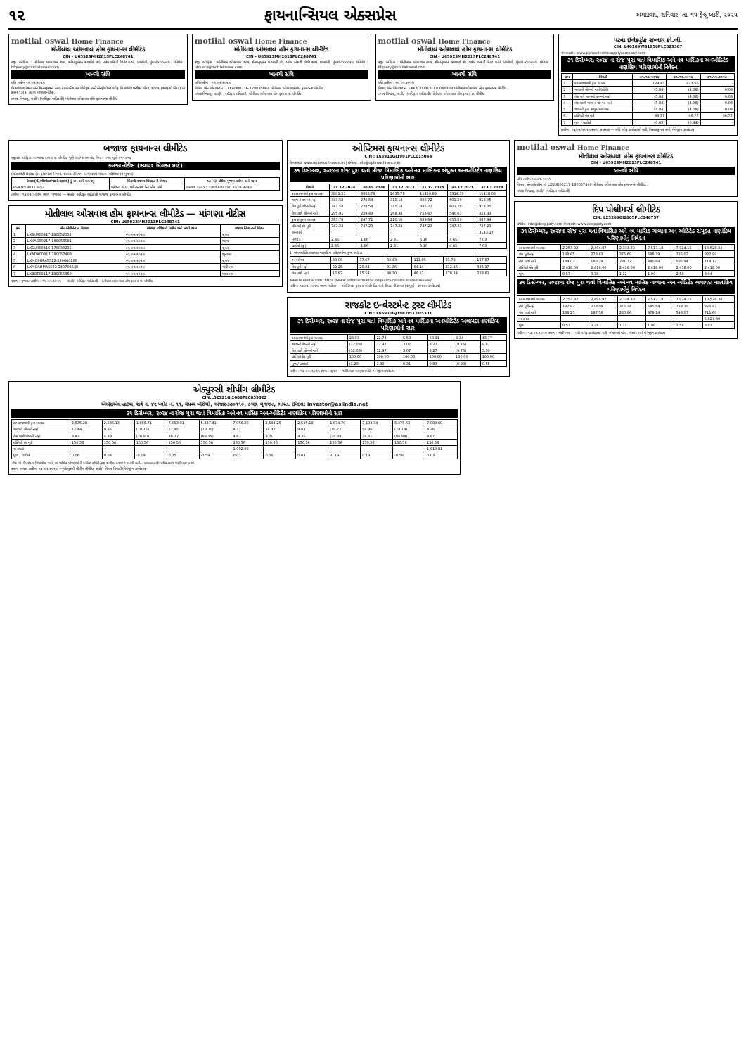૧૨ ફાયનાન્સિયલ એક્સપ્રેસ અમદાવાદ, શનિવાર, તા. ૧૫ ફેબ્રુઆરી, ૨૦૨૫
motilal oswal Home Finance
મોતીલાલ ઓસવાલ હોમ ફાયનાન્સ લીમીટેડ
CIN - U65923MH2013PLC248741
રજી. ઓફિસ : મોતીલાલ ઓસવાલ ટાવર, રહિમતુલ્લાહ સાયાણી રોડ, પારેલ એસટી ડિપોટ સામે, પ્રભાદેવી, મુંબઇ-૪૦૦૦૨૫. ઇમેઇલ : hfquery@motilaloswal.com
ખાનગી સંધિ
પ્રતિ તારીખ ૧૫.૦૨.૨૦૨૫
સિક્યોરીટાઇઝેશન અને રીકન્સ્ટ્રકશન ઓફ ફાયનાન્સિયલ એસેટ્સ અને એન્ફોર્સમેન્ટ ઓફ સિક્યોરીટી ઇન્ટરેસ્ટ એક્ટ, ૨૦૦૨ (સરફેસી એક્ટ) ની કલમ ૧૩(૨) હેઠળ માંગણા નોટીસ...
તમારા વિશ્વાસુ, સહી/- (અધિકૃત અધિકારી) મોતીલાલ ઓસવાલ હોમ ફાયનાન્સ લીમીટેડ
motilal oswal Home Finance
મોતીલાલ ઓસવાલ હોમ ફાયનાન્સ લીમીટેડ
CIN - U65923MH2013PLC248741
રજી. ઓફિસ : મોતીલાલ ઓસવાલ ટાવર, રહિમતુલ્લાહ સાયાણી રોડ, પારેલ એસટી ડિપોટ સામે, પ્રભાદેવી, મુંબઇ-૪૦૦૦૨૫. ઇમેઇલ : hfquery@motilaloswal.com
ખાનગી સંધિ
પ્રતિ તારીખ : ૧૫.૦૨.૨૦૨૫
વિષય: લોન એકાઉન્ટ નં. LXKAD00216-170035864 મોતીલાલ ઓસવાલ હોમ ફાયનાન્સ લીમીટેડ...
તમારા વિશ્વાસુ, સહી/- (અધિકૃત અધિકારી) મોતીલાલ ઓસવાલ હોમ ફાયનાન્સ લીમીટેડ
motilal oswal Home Finance
મોતીલાલ ઓસવાલ હોમ ફાયનાન્સ લીમીટેડ
CIN - U65923MH2013PLC248741
રજી. ઓફિસ : મોતીલાલ ઓસવાલ ટાવર, રહિમતુલ્લાહ સાયાણી રોડ, પારેલ એસટી ડિપોટ સામે, પ્રભાદેવી, મુંબઇ-૪૦૦૦૨૫. ઇમેઇલ : hfquery@motilaloswal.com
ખાનગી સંધિ
પ્રતિ તારીખ : ૧૫.૦૨.૨૦૨૫
વિષય: લોન એકાઉન્ટ નં. LXKAD00316-170040388 મોતીલાલ ઓસવાલ હોમ ફાયનાન્સ લીમીટેડ...
તમારા વિશ્વાસુ, સહી/- (અધિકૃત અધિકારી) મોતીલાલ ઓસવાલ હોમ ફાયનાન્સ લીમીટેડ
પટના ઇલેક્ટ્રીક સપ્લાય કો.લી.
CIN: L40109WB1956PLC023307
વેબસાઇટ : www.patnaelectricsupplycompany.com
૩૧ ડિસેમ્બર, ૨૦૨૪ ના રોજ પુરા થતાં ત્રિમાસિક અને નવ માસિકના અનઓડિટેડ નાણાંકિય પરિણામોનો નિવેદન
| ક્રમ | વિગતો | ૩૧.૧૨.૨૦૨૪ | ૩૧.૧૨.૨૦૨૪ | ૩૧.૧૨.૨૦૨૩ |
| --- | --- | --- | --- | --- |
| 1 | કામકાજમાંથી કુલ આવક | 129.43 | 423.56 | - |
| 2 | ગાળાનો ચોખ્ખો નફો/(તોટો) | (5.84) | (4.08) | 0.03 |
| 3 | વેરા પૂર્વે ગાળાનો ચોખ્ખો નફો | (5.84) | (4.08) | 0.03 |
| 4 | વેરા પછી ગાળાનો ચોખ્ખો નફો | (5.84) | (4.08) | 0.03 |
| 5 | ગાળાની કુલ સંયુક્ત આવક | (5.84) | (4.08) | 0.03 |
| 6 | ઇક્વિટી શેર મુડી | 46.77 | 46.77 | 46.77 |
| 7 | મૂળ / ઘટાડેલી | (0.62) | (0.44) | - |
તારીખ: ૧૪/૦૨/૨૦૨૫ સ્થળ: કલકત્તા — બોર્ડ ઓફ ડાયરેક્ટર્સ વતી, વિશાલ કુમાર શર્મા, મેનેજીંગ ડાયરેક્ટર
બજાજ ફાયનાન્સ લીમીટેડ
રજીસ્ટર્ડ ઓફિસ : બજાજ ફાયનાન્સ લીમીટેડ, પુણે-અહેમદનગર રોડ, વિમાન નગર, પુણે-૪૧૧૦૧૪
કબજા નોટીસ (સ્થાવર મિલકત માટે)
(સિક્યોરીટી ઇન્ટરેસ્ટ (એન્ફોર્સમેન્ટ) નિયમો, ૨૦૦૨નો નિયમ ૮(૧) સાથે વંચાતા (પરિશિષ્ટ ૪) મુજબ)
| દેવાદાર(રો)/ગીરવેદાર/જામીનદાર(રો)નું નામ અને સરનામું | સિક્યોર્ડ સ્થાવર મિલકતની વિગત | ૧૩(૨) નોટીસ મુજબ તારીખ અને રકમ |
| --- | --- | --- |
| PSB7PFB8313452 | પ્લોટ નં. એ/૮, શક્તિનગર, દેના બેંક પાસે | ૦૭.૧૧.૨૦૨૪ રૂ.૨૭૫૧૩૮૫.૪૪/- ૧૦.૦૨.૨૦૨૫ |
તારીખ : ૧૪.૦૨.૨૦૨૫ સ્થળ : ગુજરાત — સહી/- અધિકૃત અધિકારી બજાજ ફાયનાન્સ લીમીટેડ
મોતીલાલ ઓસવાલ હોમ ફાયનાન્સ લીમીટેડ — માંગણા નોટીસ
CIN: U65923MH2013PLC248741
| ક્રમ | લોન એગ્રીમેન્ટ નં./દેવાદાર | માંગણા નોટીસની તારીખ અને બાકી રકમ | સ્થાવર મિલકતની વિગત |
| --- | --- | --- | --- |
| 1 | LXSUR00417-180052055 | ૦૬-૦૨-૨૦૨૫ | સુરત |
| 2 | LXKAD00217-180058581 | ૦૬-૦૨-૨૦૨૫ | ભરૂચ |
| 3 | LXSUR00416-170033295 | ૦૬-૦૨-૨૦૨૫ | સુરત |
| 4 | LXADA00317-180057483 | ૦૬-૦૨-૨૦૨૫ | જુનાગઢ |
| 5 | LXMOSURA5522-230660288 | ૦૬-૦૨-૨૦૨૫ | સુરત |
| 6 | LXMOAHMA5523-240702648 | ૦૬-૦૨-૨૦૨૫ | ગાંધીનગર |
| 7 | LXBOT00117-180055350 | ૧૨-૦૨-૨૦૨૫ | ભાવનગર |
સ્થળ : ગુજરાત તારીખ : ૧૫.૦૨.૨૦૨૫ — સહી/- અધિકૃત અધિકારી, મોતીલાલ ઓસવાલ હોમ ફાયનાન્સ લીમીટેડ
ઓપ્ટિમસ ફાયનાન્સ લીમીટેડ
CIN : L65910GJ1991PLC015044
વેબસાઇટ: www.optimusfinance.in | ઇમેઇલ: info@optimusfinance.in
૩૧ ડિસેમ્બર, ૨૦૨૪ના રોજ પુરા થતાં ત્રીજા ત્રિમાસિક અને નવ માસિકના સંયુક્ત અનઓડિટેડ નાણાંકિય પરિણામોનો સાર
| વિગતો | 31.12.2024 | 30.09.2024 | 31.12.2023 | 31.12.2024 | 31.12.2023 | 31.03.2024 |
| --- | --- | --- | --- | --- | --- | --- |
| કામકાજમાંથી કુલ આવક | 3801.21 | 3658.79 | 2635.78 | 11450.89 | 7314.33 | 11418.08 |
| ગાળાનો ચોખ્ખો નફો | 343.58 | 278.54 | 310.14 | 886.72 | 601.29 | 918.05 |
| વેરા પૂર્વે ચોખ્ખો નફો | 343.58 | 278.54 | 310.14 | 886.72 | 601.29 | 918.05 |
| વેરા પછી ચોખ્ખો નફો | 295.91 | 229.43 | 268.38 | 753.67 | 540.03 | 822.33 |
| કુલ સંયુક્ત આવક | 393.76 | 247.71 | 220.10 | 889.64 | 455.09 | 887.94 |
| ઇક્વિટી શેર મૂડી | 747.23 | 747.23 | 747.23 | 747.23 | 747.23 | 747.23 |
| અનામતો | - | - | - | - | - | 3143.17 |
| મૂળ (રૂ.) | 2.35 | 1.86 | 2.31 | 6.16 | 4.65 | 7.03 |
| ઘટાડેલી (રૂ.) | 2.35 | 1.86 | 2.31 | 6.16 | 4.65 | 7.03 |
1. અનઓડિટેડ અલાયદા નાણાંકિય પરિણામોના મુખ્ય આંકડા
| ટર્ન ઓવર | 38.08 | 37.67 | 34.43 | 111.05 | 91.79 | 127.87 |
| વેરા પૂર્વે નફો | 22.25 | 20.84 | 91.36 | 64.14 | 312.46 | 335.17 |
| વેરા પછી નફો | 16.82 | 15.54 | 80.30 | 48.12 | 278.34 | 283.81 |
www.bseindia.com, https://www.optimusfinance.in/quality-results-limited-review/
તારીખ: ૧૩.૦૨.૨૦૨૫ સ્થળ: વડોદરા — ઓપ્ટિમસ ફાયનાન્સ લીમીટેડ વતી, દિપક વી સવલ (સંપૂર્ણ - સમયના ડાયરેક્ટર)
રાજકોટ ઇન્વેસ્ટમેન્ટ ટ્રસ્ટ લીમીટેડ
CIN : L65910GJ1982PLC005301
૩૧ ડિસેમ્બર, ૨૦૨૪ ના રોજ પુરા થતાં ત્રિમાસિક અને નવ માસિકના અનઓડિટેડ અલાયદા નાણાંકિય પરિણામોનો સાર
| કામકાજમાંથી કુલ આવક | 23.03 | 22.74 | 5.58 | 68.31 | 8.34 | 43.77 |
| ગાળાનો ચોખ્ખો નફો | (12.03) | 12.97 | 3.07 | 8.27 | (9.76) | 9.87 |
| વેરા પછી ચોખ્ખો નફો | (12.03) | 12.97 | 3.07 | 8.27 | (9.76) | 5.50 |
| ઇક્વિટી શેર મૂડી | 100.00 | 100.00 | 100.00 | 100.00 | 100.00 | 100.00 |
| મૂળ / ઘટાડેલી | (1.20) | 1.30 | 0.31 | 0.83 | (0.98) | 0.55 |
તારીખ : ૧૪.૦૨.૨૦૨૫ સ્થળ : સુરત — શ્રીકિષ્ણા બાબુરામ પાંડે, મેનેજીંગ ડાયરેક્ટર
motilal oswal Home Finance
મોતીલાલ ઓસવાલ હોમ ફાયનાન્સ લીમીટેડ
CIN - U65923MH2013PLC248741
ખાનગી સંધિ
પ્રતિ તારીખ ૧૫.૦૨.૨૦૨૫
વિષય: લોન એકાઉન્ટ નં. LXSUR00217-180057440 મોતીલાલ ઓસવાલ હોમ ફાયનાન્સ લીમીટેડ...
તમારા વિશ્વાસુ, સહી/- (અધિકૃત અધિકારી)
દિપ પોલીમર્સ લીમીટેડ
CIN: L25209GJ2005PLC046757
ઇમેઇલ: info@deeppoly.com વેબસાઇટ: www.deeppoly.com
૩૧ ડિસેમ્બર, ૨૦૨૪ના રોજ પુરા થતાં ત્રિમાસિક અને નવ માસિક ગાળાના અન ઓડિટેડ સંયુક્ત નાણાંકિય પરિણામોનું નિવેદન
| કામકાજમાંથી આવક | 2,253.92 | 2,494.97 | 2,334.33 | 7,517.18 | 7,924.15 | 10,528.34 |
| વેરા પૂર્વે નફો | 188.65 | 273.83 | 375.69 | 688.39 | 786.02 | 822.99 |
| વેરા પછી નફો | 139.03 | 188.29 | 281.32 | 480.69 | 595.94 | 714.12 |
| ઇક્વિટી શેર મુડી | 2,418.00 | 2,418.00 | 2,418.00 | 2,418.00 | 2,418.00 | 2,418.00 |
| મૂળ | 0.57 | 0.78 | 1.22 | 1.99 | 2.58 | 3.04 |
૩૧ ડિસેમ્બર, ૨૦૨૪ના રોજ પુરા થતાં ત્રિમાસિક અને નવ માસિક ગાળાના અન ઓડિટેડ અલાયદા નાણાંકિય પરિણામોનું નિવેદન
| કામકાજમાંથી આવક | 2,253.92 | 2,494.97 | 2,334.33 | 7,517.18 | 7,924.15 | 10,528.34 |
| વેરા પૂર્વે નફો | 187.87 | 273.09 | 375.34 | 685.84 | 783.15 | 820.47 |
| વેરા પછી નફો | 138.25 | 187.56 | 280.96 | 478.14 | 593.07 | 711.60 |
| અનામતો | - | - | - | - | - | 5,824.30 |
| મૂળ | 0.57 | 0.78 | 1.22 | 1.99 | 2.58 | 3.03 |
તારીખ : ૧૩.૦૨.૨૦૨૫ સ્થળ : ગાંધીનગર — બોર્ડ ઓફ ડાયરેક્ટર્સ વતી, રમેશભાઇ પટેલ, ચેરમેન અને મેનેજીંગ ડાયરેક્ટર
એક્યુરસી શીપીંગ લીમીટેડ
CIN:L52321GJ2008PLC055322
એએસએલ હાઉસ, સર્વે નં. ૪૨ પ્લોટ નં. ૧૧, મેઘપર બોરીચી, અંજાર-૩૭૦૧૧૦, કચ્છ, ગુજરાત, ભારત. ઇમેઇલ: investor@aslindia.net
૩૧ ડિસેમ્બર, ૨૦૨૪ ના રોજ પુરા થતાં ત્રિમાસિક અને નવ માસિક અન-ઓડિટેડ નાણાંકિય પરિણામોનો સાર
| કામકાજમાંથી કુલ આવક | 2,535.28 | 2,535.13 | 1,855.71 | 7,093.91 | 5,337.41 | 7,056.26 | 2,544.25 | 2,535.19 | 1,874.70 | 7,103.34 | 5,375.62 | 7,089.60 |
| ગાળાનો ચોખ્ખો નફો | 12.44 | 9.35 | (19.75) | 57.95 | (79.70) | 4.37 | 14.32 | 9.03 | (19.72) | 58.96 | (78.19) | 4.26 |
| વેરા પછી ચોખ્ખો નફો | 8.42 | 4.39 | (28.90) | 38.12 | (88.35) | 4.62 | 9.71 | 4.35 | (28.88) | 38.81 | (86.84) | 4.97 |
| ઇક્વિટી શેર મૂડી | 150.56 | 150.56 | 150.56 | 150.56 | 150.56 | 150.56 | 150.56 | 150.56 | 150.56 | 150.56 | 150.56 | 150.56 |
| અનામતો | - | - | - | - | - | 1,002.86 | - | - | - | - | - | 1,010.81 |
| મૂળ / ઘટાડેલી | 0.06 | 0.03 | -0.19 | 0.25 | -0.59 | 0.03 | 0.06 | 0.03 | -0.19 | 0.19 | -0.58 | 0.03 |
નોંધ: એ. ઉપરોક્ત ત્રિમાસિક અને નવ માસિક પરિણામોની ઓડિટ કમિટી દ્વારા સમીક્ષા કરવામાં આવી હતી... www.aslindia.net પર ઉપલબ્ધ છે.
સ્થળ: અંજાર તારીખ: ૧૪.૦૨.૨૦૨૫ — એક્યુરસી શીપીંગ લીમીટેડ, સહી/- વિનય ત્રિપાઠી (મેનેજીંગ ડાયરેક્ટર)